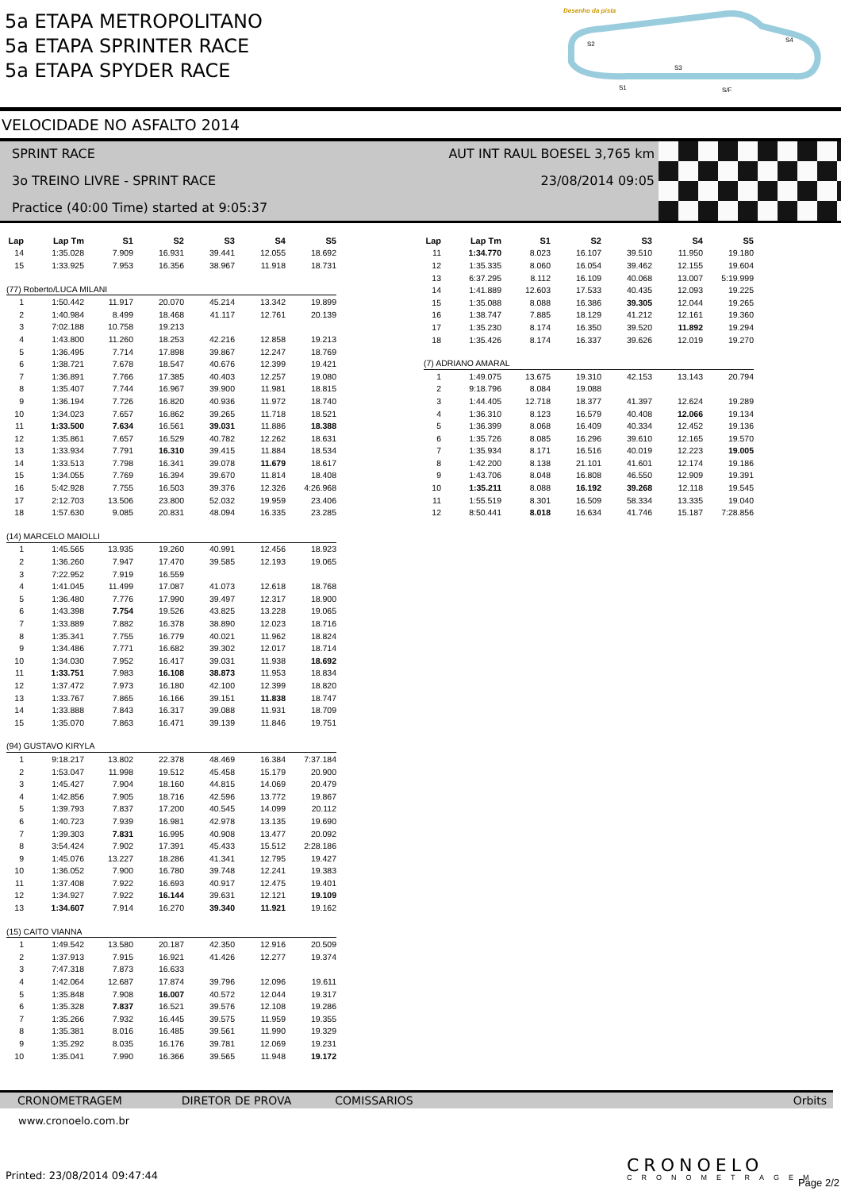5a ETAPA METROPOLITANO
5a ETAPA SPRINTER RACE
5a ETAPA SPYDER RACE
Desenho da pista
S2
S4
S3
S1
S/F
VELOCIDADE NO ASFALTO 2014
SPRINT RACE
3o TREINO LIVRE - SPRINT RACE
Practice (40:00 Time) started at 9:05:37
AUT INT RAUL BOESEL 3,765 km
23/08/2014 09:05
| Lap | Lap Tm | S1 | S2 | S3 | S4 | S5 |
| --- | --- | --- | --- | --- | --- | --- |
| 14 | 1:35.028 | 7.909 | 16.931 | 39.441 | 12.055 | 18.692 |
| 15 | 1:33.925 | 7.953 | 16.356 | 38.967 | 11.918 | 18.731 |
| (77) Roberto/LUCA MILANI | | | | | | |
| 1 | 1:50.442 | 11.917 | 20.070 | 45.214 | 13.342 | 19.899 |
| 2 | 1:40.984 | 8.499 | 18.468 | 41.117 | 12.761 | 20.139 |
| 3 | 7:02.188 | 10.758 | 19.213 | | | |
| 4 | 1:43.800 | 11.260 | 18.253 | 42.216 | 12.858 | 19.213 |
| 5 | 1:36.495 | 7.714 | 17.898 | 39.867 | 12.247 | 18.769 |
| 6 | 1:38.721 | 7.678 | 18.547 | 40.676 | 12.399 | 19.421 |
| 7 | 1:36.891 | 7.766 | 17.385 | 40.403 | 12.257 | 19.080 |
| 8 | 1:35.407 | 7.744 | 16.967 | 39.900 | 11.981 | 18.815 |
| 9 | 1:36.194 | 7.726 | 16.820 | 40.936 | 11.972 | 18.740 |
| 10 | 1:34.023 | 7.657 | 16.862 | 39.265 | 11.718 | 18.521 |
| 11 | 1:33.500 | 7.634 | 16.561 | 39.031 | 11.886 | 18.388 |
| 12 | 1:35.861 | 7.657 | 16.529 | 40.782 | 12.262 | 18.631 |
| 13 | 1:33.934 | 7.791 | 16.310 | 39.415 | 11.884 | 18.534 |
| 14 | 1:33.513 | 7.798 | 16.341 | 39.078 | 11.679 | 18.617 |
| 15 | 1:34.055 | 7.769 | 16.394 | 39.670 | 11.814 | 18.408 |
| 16 | 5:42.928 | 7.755 | 16.503 | 39.376 | 12.326 | 4:26.968 |
| 17 | 2:12.703 | 13.506 | 23.800 | 52.032 | 19.959 | 23.406 |
| 18 | 1:57.630 | 9.085 | 20.831 | 48.094 | 16.335 | 23.285 |
| (14) MARCELO MAIOLLI | | | | | | |
| 1 | 1:45.565 | 13.935 | 19.260 | 40.991 | 12.456 | 18.923 |
| 2 | 1:36.260 | 7.947 | 17.470 | 39.585 | 12.193 | 19.065 |
| 3 | 7:22.952 | 7.919 | 16.559 | | | |
| 4 | 1:41.045 | 11.499 | 17.087 | 41.073 | 12.618 | 18.768 |
| 5 | 1:36.480 | 7.776 | 17.990 | 39.497 | 12.317 | 18.900 |
| 6 | 1:43.398 | 7.754 | 19.526 | 43.825 | 13.228 | 19.065 |
| 7 | 1:33.889 | 7.882 | 16.378 | 38.890 | 12.023 | 18.716 |
| 8 | 1:35.341 | 7.755 | 16.779 | 40.021 | 11.962 | 18.824 |
| 9 | 1:34.486 | 7.771 | 16.682 | 39.302 | 12.017 | 18.714 |
| 10 | 1:34.030 | 7.952 | 16.417 | 39.031 | 11.938 | 18.692 |
| 11 | 1:33.751 | 7.983 | 16.108 | 38.873 | 11.953 | 18.834 |
| 12 | 1:37.472 | 7.973 | 16.180 | 42.100 | 12.399 | 18.820 |
| 13 | 1:33.767 | 7.865 | 16.166 | 39.151 | 11.838 | 18.747 |
| 14 | 1:33.888 | 7.843 | 16.317 | 39.088 | 11.931 | 18.709 |
| 15 | 1:35.070 | 7.863 | 16.471 | 39.139 | 11.846 | 19.751 |
| (94) GUSTAVO KIRYLA | | | | | | |
| 1 | 9:18.217 | 13.802 | 22.378 | 48.469 | 16.384 | 7:37.184 |
| 2 | 1:53.047 | 11.998 | 19.512 | 45.458 | 15.179 | 20.900 |
| 3 | 1:45.427 | 7.904 | 18.160 | 44.815 | 14.069 | 20.479 |
| 4 | 1:42.856 | 7.905 | 18.716 | 42.596 | 13.772 | 19.867 |
| 5 | 1:39.793 | 7.837 | 17.200 | 40.545 | 14.099 | 20.112 |
| 6 | 1:40.723 | 7.939 | 16.981 | 42.978 | 13.135 | 19.690 |
| 7 | 1:39.303 | 7.831 | 16.995 | 40.908 | 13.477 | 20.092 |
| 8 | 3:54.424 | 7.902 | 17.391 | 45.433 | 15.512 | 2:28.186 |
| 9 | 1:45.076 | 13.227 | 18.286 | 41.341 | 12.795 | 19.427 |
| 10 | 1:36.052 | 7.900 | 16.780 | 39.748 | 12.241 | 19.383 |
| 11 | 1:37.408 | 7.922 | 16.693 | 40.917 | 12.475 | 19.401 |
| 12 | 1:34.927 | 7.922 | 16.144 | 39.631 | 12.121 | 19.109 |
| 13 | 1:34.607 | 7.914 | 16.270 | 39.340 | 11.921 | 19.162 |
| (15) CAITO VIANNA | | | | | | |
| 1 | 1:49.542 | 13.580 | 20.187 | 42.350 | 12.916 | 20.509 |
| 2 | 1:37.913 | 7.915 | 16.921 | 41.426 | 12.277 | 19.374 |
| 3 | 7:47.318 | 7.873 | 16.633 | | | |
| 4 | 1:42.064 | 12.687 | 17.874 | 39.796 | 12.096 | 19.611 |
| 5 | 1:35.848 | 7.908 | 16.007 | 40.572 | 12.044 | 19.317 |
| 6 | 1:35.328 | 7.837 | 16.521 | 39.576 | 12.108 | 19.286 |
| 7 | 1:35.266 | 7.932 | 16.445 | 39.575 | 11.959 | 19.355 |
| 8 | 1:35.381 | 8.016 | 16.485 | 39.561 | 11.990 | 19.329 |
| 9 | 1:35.292 | 8.035 | 16.176 | 39.781 | 12.069 | 19.231 |
| 10 | 1:35.041 | 7.990 | 16.366 | 39.565 | 11.948 | 19.172 |
| Lap | Lap Tm | S1 | S2 | S3 | S4 | S5 |
| --- | --- | --- | --- | --- | --- | --- |
| 11 | 1:34.770 | 8.023 | 16.107 | 39.510 | 11.950 | 19.180 |
| 12 | 1:35.335 | 8.060 | 16.054 | 39.462 | 12.155 | 19.604 |
| 13 | 6:37.295 | 8.112 | 16.109 | 40.068 | 13.007 | 5:19.999 |
| 14 | 1:41.889 | 12.603 | 17.533 | 40.435 | 12.093 | 19.225 |
| 15 | 1:35.088 | 8.088 | 16.386 | 39.305 | 12.044 | 19.265 |
| 16 | 1:38.747 | 7.885 | 18.129 | 41.212 | 12.161 | 19.360 |
| 17 | 1:35.230 | 8.174 | 16.350 | 39.520 | 11.892 | 19.294 |
| 18 | 1:35.426 | 8.174 | 16.337 | 39.626 | 12.019 | 19.270 |
| (7) ADRIANO AMARAL | | | | | | |
| 1 | 1:49.075 | 13.675 | 19.310 | 42.153 | 13.143 | 20.794 |
| 2 | 9:18.796 | 8.084 | 19.088 | | | |
| 3 | 1:44.405 | 12.718 | 18.377 | 41.397 | 12.624 | 19.289 |
| 4 | 1:36.310 | 8.123 | 16.579 | 40.408 | 12.066 | 19.134 |
| 5 | 1:36.399 | 8.068 | 16.409 | 40.334 | 12.452 | 19.136 |
| 6 | 1:35.726 | 8.085 | 16.296 | 39.610 | 12.165 | 19.570 |
| 7 | 1:35.934 | 8.171 | 16.516 | 40.019 | 12.223 | 19.005 |
| 8 | 1:42.200 | 8.138 | 21.101 | 41.601 | 12.174 | 19.186 |
| 9 | 1:43.706 | 8.048 | 16.808 | 46.550 | 12.909 | 19.391 |
| 10 | 1:35.211 | 8.088 | 16.192 | 39.268 | 12.118 | 19.545 |
| 11 | 1:55.519 | 8.301 | 16.509 | 58.334 | 13.335 | 19.040 |
| 12 | 8:50.441 | 8.018 | 16.634 | 41.746 | 15.187 | 7:28.856 |
CRONOMETRAGEM DIRETOR DE PROVA COMISSARIOS Orbits
www.cronoelo.com.br
Printed: 23/08/2014 09:47:44 CRONOELO
CRONOMETRAGEM Page 2/2